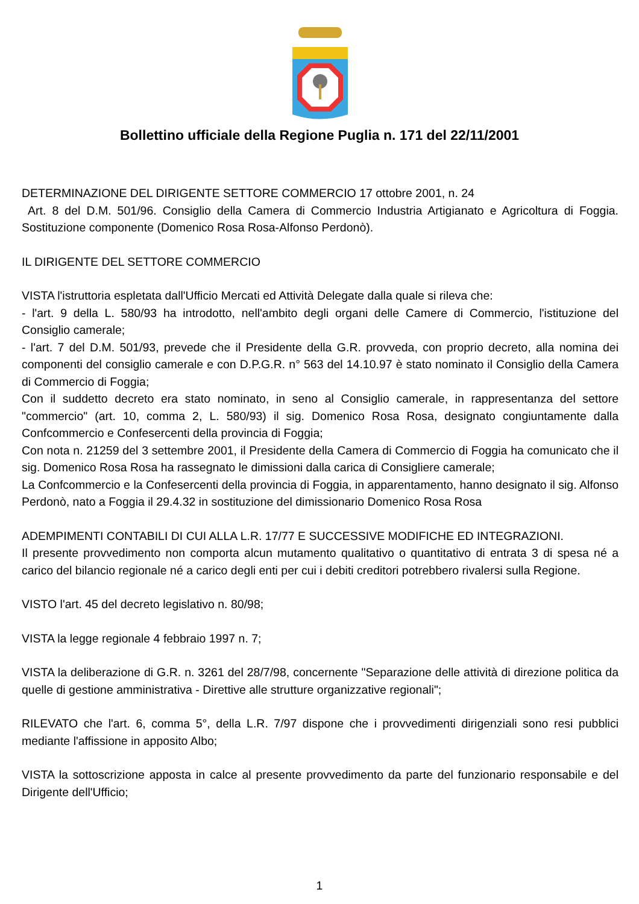Bollettino ufficiale della Regione Puglia n. 171 del 22/11/2001
DETERMINAZIONE DEL DIRIGENTE SETTORE COMMERCIO 17 ottobre 2001, n. 24
Art. 8 del D.M. 501/96. Consiglio della Camera di Commercio Industria Artigianato e Agricoltura di Foggia. Sostituzione componente (Domenico Rosa Rosa-Alfonso Perdonò).
IL DIRIGENTE DEL SETTORE COMMERCIO
VISTA l'istruttoria espletata dall'Ufficio Mercati ed Attività Delegate dalla quale si rileva che:
- l'art. 9 della L. 580/93 ha introdotto, nell'ambito degli organi delle Camere di Commercio, l'istituzione del Consiglio camerale;
- l'art. 7 del D.M. 501/93, prevede che il Presidente della G.R. provveda, con proprio decreto, alla nomina dei componenti del consiglio camerale e con D.P.G.R. n° 563 del 14.10.97 è stato nominato il Consiglio della Camera di Commercio di Foggia;
Con il suddetto decreto era stato nominato, in seno al Consiglio camerale, in rappresentanza del settore "commercio" (art. 10, comma 2, L. 580/93) il sig. Domenico Rosa Rosa, designato congiuntamente dalla Confcommercio e Confesercenti della provincia di Foggia;
Con nota n. 21259 del 3 settembre 2001, il Presidente della Camera di Commercio di Foggia ha comunicato che il sig. Domenico Rosa Rosa ha rassegnato le dimissioni dalla carica di Consigliere camerale;
La Confcommercio e la Confesercenti della provincia di Foggia, in apparentamento, hanno designato il sig. Alfonso Perdonò, nato a Foggia il 29.4.32 in sostituzione del dimissionario Domenico Rosa Rosa
ADEMPIMENTI CONTABILI DI CUI ALLA L.R. 17/77 E SUCCESSIVE MODIFICHE ED INTEGRAZIONI.
Il presente provvedimento non comporta alcun mutamento qualitativo o quantitativo di entrata 3 di spesa né a carico del bilancio regionale né a carico degli enti per cui i debiti creditori potrebbero rivalersi sulla Regione.
VISTO l'art. 45 del decreto legislativo n. 80/98;
VISTA la legge regionale 4 febbraio 1997 n. 7;
VISTA la deliberazione di G.R. n. 3261 del 28/7/98, concernente "Separazione delle attività di direzione politica da quelle di gestione amministrativa - Direttive alle strutture organizzative regionali";
RILEVATO che l'art. 6, comma 5°, della L.R. 7/97 dispone che i provvedimenti dirigenziali sono resi pubblici mediante l'affissione in apposito Albo;
VISTA la sottoscrizione apposta in calce al presente provvedimento da parte del funzionario responsabile e del Dirigente dell'Ufficio;
1